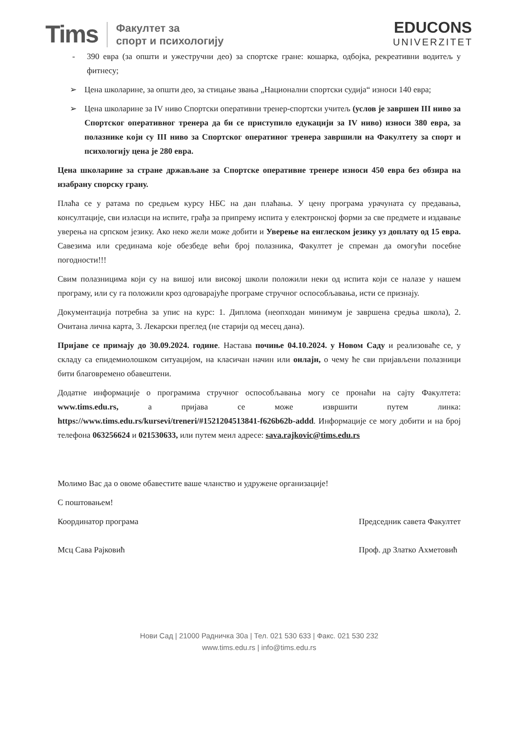Tims Факултет за
спорт и психологију
EDUCONS
UNIVERZITET
- 390 евра (за општи и ужестручни део) за спортске гране: кошарка, одбојка, рекреативни водитељ у фитнесу;
➢ Цена школарине, за општи део, за стицање звања „Национални спортски судија“ износи 140 евра;
➢ Цена школарине за IV ниво Спортски оперативни тренер-спортски учитељ (услов је завршен III ниво за Спортског оперативног тренера да би се приступило едукацији за IV ниво) износи 380 евра, за полазнике који су III ниво за Спортског оператиног тренера завршили на Факултету за спорт и психологију цена је 280 евра.
Цена школарине за стране држављане за Спортске оперативне тренере износи 450 евра без обзира на изабрану спорску грану.
Плаћа се у ратама по средњем курсу НБС на дан плаћања. У цену програма урачуната су предавања, консултације, сви изласци на испите, грађа за припрему испита у електронској форми за све предмете и издавање уверења на српском језику. Ако неко жели може добити и Уверење на енглеском језику уз доплату од 15 евра. Савезима или срединама које обезбеде већи број полазника, Факултет је спреман да омогући посебне погодности!!!
Свим полазницима који су на вишој или високој школи положили неки од испита који се налазе у нашем програму, или су га положили кроз одговарајуће програме стручног оспособљавања, исти се признају.
Документација потребна за упис на курс: 1. Диплома (неопходан минимум је завршена средња школа), 2. Очитана лична карта, 3. Лекарски преглед (не старији од месец дана).
Пријаве се примају до 30.09.2024. године. Настава почиње 04.10.2024. у Новом Саду и реализоваће се, у складу са епидемиолошком ситуацијом, на класичан начин или онлајн, о чему ће сви пријављени полазници бити благовремено обавештени.
Додатне информације о програмима стручног оспособљавања могу се пронаћи на сајту Факултета: www.tims.edu.rs, а пријава се може извршити путем линка: https://www.tims.edu.rs/kursevi/treneri/#1521204513841-f626b62b-addd. Информације се могу добити и на број телефона 063256624 и 021530633, или путем меил адресе: sava.rajkovic@tims.edu.rs
Молимо Вас да о овоме обавестите ваше чланство и удружене организације!
С поштовањем!
Координатор програма
Мсц Сава Рајковић
Председник савета Факултет
Проф. др Златко Ахметовић
Нови Сад | 21000 Радничка 30а | Тел. 021 530 633 | Факс. 021 530 232
www.tims.edu.rs | info@tims.edu.rs